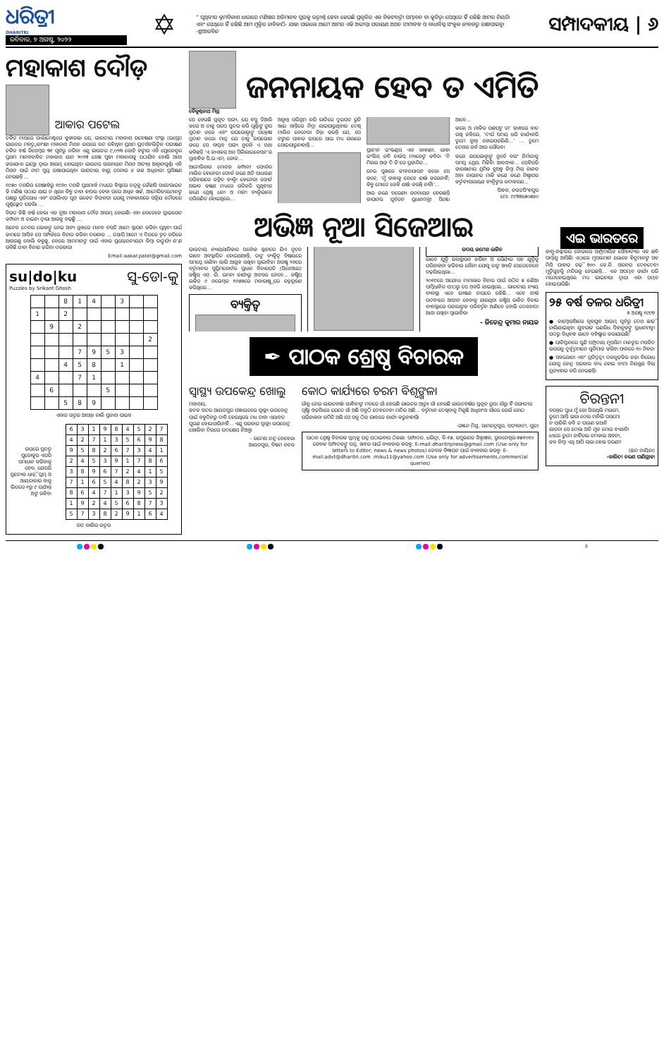ଧରିତ୍ରୀ
DHARITRI
ରବିବାର, ୭ ଅଗଷ୍ଟ, ୨୦୨୨
✡
“ ପୃଥିବୀର କ୍ରମବିକାଶ ଧାରାରେ ମଣିଷର ଅତିମାନବ ସ୍ତରକୁ ଉତ୍ତୀର୍ଣ୍ଣ ହେବା ହେଉଛି ପ୍ରକୃତିର ଏକ ନିକଟବର୍ତ୍ତୀ ସମ୍ଭାବନ ବା କୁତିତ୍ୱ। ସେଥିରେ ହିଁ ରହିଛି ଆମର ନିୟତି। ଏବଂ ସେଥିରେ ହିଁ ରହିଛି ଆମ ମୁକ୍ତିର ଚାବିକାଠି- ଯାହା ପାଇଲେ ଆମେ ଆମର ଏହି ଅଭୀପ୍ସା ପରାୟଣ ଅଥଚ ସୀମାବଦ୍ଧ ଓ ବାଧାବିଘ୍ନ ସଂକୁଳ ଜୀବନରୁ ରକ୍ଷାପାଇବୁ। -ଶ୍ରୀଅରବିନ୍ଦ
ସମ୍ପାଦକୀୟ | ୬
ମହାକାଶ ଦୌଡ଼
ଆକାର ପଟେଲ
ଚଳିତ ମାସରେ ପାର୍ଲାମେଣ୍ଟରେ କୁହାଗଲା ଯେ, ଭାରତୀୟ ମହାକାଶ ଗବେଷଣା ସଂସ୍ଥା (ଇସ୍ରୋ) ଭାରତର ମହତ୍ତ୍ୱାକାଂକ୍ଷୀ ମହାକାଶ ମିଶନ ଉପରେ ବନ୍ଦ ରହିଥିବା ପ୍ରଥମ ପ୍ରଦର୍ଶନଭିତ୍ତିକ ପରୀକ୍ଷଣ ଚଳିତ ବର୍ଷ ଡିସେମ୍ବର ୩୧ ପୂର୍ବରୁ କରିବ। ଏଣୁ ଭାରତର ୯,୦୨୩ କୋଟି ଟଙ୍କାର ଏହି ପ୍ରୋଜେକ୍ଟର ପ୍ରଥମ ମାନବବାହିତ ମହାକାଶ ଯାନ ୨୦୨୩ ଶେଷ ସୁଦ୍ଧା ମହାକାଶକୁ ପଠାଯିବ ବୋଲି ଆଶା କରାଯାଏ। ଇସ୍ରୋ ଦ୍ୱାରା ଆରମ୍ଭ ହୋଇଥିବା ଭାରତର ଗଗନୟାନ ମିଶନ ଅତ୍ୟନ୍ତ ଆହ୍ୱାନପୂର୍ଣ୍ଣ। ଏହି ମିଶନ ପାଇଁ ନାମ ସୁପ୍ତ ରଖାଯାଇଥିବା ଭାରତୀୟ ବାୟୁ ସେନାର ୪ ଜଣ ଅଧିକାରୀ ପ୍ରଶିକ୍ଷଣ ନେଉଛନ୍ତି ...
୧୯୫୦ ଦଶକିର ଶେଷାର୍ଦ୍ଧରୁ ୧୯୬୦ ଦଶକି ପ୍ରଥମାର୍ଦ୍ଧ ମଧ୍ୟରେ ବିଶ୍ୱରେ ଚନ୍ଦ୍ରକୁ କୌଣସି ସାଟେଲାଇଟ କି ମଣିଷ ପଠାଇ ଯାଇ ନ ଥିଲା। କିନ୍ତୁ ତାହା ହାସଲ ହେବା ପରେ ଅଧିକ ଖର୍ଚ୍ଚ, ଆମେରିକୀୟମାନଙ୍କ ପକ୍ଷରୁ ପ୍ରତିରୋଧ ଏବଂ ସୋଭିଏତ୍ ପୁନ୍ ରକେଟ ବିଫଳତା ଯୋଗୁ ମହାକାଶରେ ସକ୍ରିୟ ଦୌଡ଼ରେ ପୂର୍ଣ୍ଣଚ୍ଛେଦ ପଡ଼ିଲା ...
ବିଗତ କିଛି ବର୍ଷ ହେଲା ଏକ ନୂଆ ମହାକାଶ ଦୌଡ଼ ଆରମ୍ଭ ହୋଇଛି। ଏହା କେତେକେ ପ୍ରାଇଭେଟ କମ୍ପାନୀ ଓ ଚାଇନା ଦ୍ୱାରା ଆଗକୁ ବଢ଼ୁଛି ...
ଅନେକ ଦେଶର ଲୋକଙ୍କୁ ନେଇ ଅନ୍ୟ ଗ୍ରହରେ ମାନବ ବସତି ଆମେ ସ୍ଥାପନ କରିବା ପୃଥିବୀ ପାଇଁ କାମରେ ଆସିବ ସେ ସମ୍ପର୍କରେ ବିଚାର କରିବା ଦରକାର ... ତଥାପି ଆମେ ଏ ଦିଗରେ ଦ୍ରୁତ ଗତିରେ ଆଗଉଛୁ ବୋଲି କହୁଛୁ, ହେଲେ ଆମମାନଙ୍କ ପାଇଁ ଏହାର ପ୍ରୟୋଜନୀୟତା କିମ୍ବା ତାତ୍ପର୍ଯ୍ୟ କ’ଣ ରହିଛି ତାହା ବିଚାର କରିବା ଦରକାର।
Email:aakar.patel@gmail.com
su|do|ku
Puzzles by Srikant Ghosh
ସୁ-ଡୋ-କୁ
| | | 8 | 1 | 4 | | 3 | | |
| 1 | | 2 | | | | | | |
| | 9 | | 2 | | | | | |
| | | | | | | | | 2 |
| | | | 7 | 9 | 5 | 3 | | |
| | | 4 | 5 | 8 | | 1 | | |
| 4 | | | 7 | 1 | | | | |
| | 6 | | | | 5 | | | |
| | | 5 | 8 | 9 | | | | |
ଏହାର ଉତ୍ତର ଆସନ୍ତା କାଲି ପ୍ରକାଶ ପାଇବ
ଉପରେ ପ୍ରଦତ୍ତ ସୁଡୋକୁର ଏପରି ସମାଧାନ କରିବାକୁ ହେବ, ଯେପରି ପ୍ରତ୍ୟେକ ଧାଡ଼ି, ସ୍ତମ୍ଭ ଓ ଆୟତାକାର ବାକ୍ସ ଭିତରେ ୧ରୁ ୯ ପର୍ଯ୍ୟନ୍ତ ଅଙ୍କ ରହିବ।
| 6 | 3 | 1 | 9 | 8 | 4 | 5 | 2 | 7 |
| 4 | 2 | 7 | 1 | 3 | 5 | 6 | 9 | 8 |
| 9 | 5 | 8 | 2 | 6 | 7 | 3 | 4 | 1 |
| 2 | 4 | 5 | 3 | 9 | 1 | 7 | 8 | 6 |
| 3 | 8 | 9 | 6 | 7 | 2 | 4 | 1 | 5 |
| 7 | 1 | 6 | 5 | 4 | 8 | 2 | 3 | 9 |
| 8 | 6 | 4 | 7 | 1 | 3 | 9 | 5 | 2 |
| 1 | 9 | 2 | 4 | 5 | 6 | 8 | 7 | 3 |
| 5 | 7 | 3 | 8 | 2 | 9 | 1 | 6 | 4 |
ଗତ କାଲିର ଉତ୍ତର
ଜନନାୟକ ହେବ ତ ଏମିତି
ବୈକୁଣ୍ଠନାଥ ମିଶ୍ର
ସେ ହେଉଛି ପ୍ରକୃତ ସଭ୍ୟ, ଯେ ବସ୍ତୁ ତିଆରି କରେ ଓ ତାକୁ ସରସ ସୁନ୍ଦର କରି ପୂର୍ଣ୍ଣାଙ୍ଗ ରୂପ ପ୍ରଦାନ କରେ ଏବଂ ଉପଭୋକ୍ତାଙ୍କୁ ସନ୍ତୋଷ ପ୍ରଦାନ କରେ। ମାତ୍ର ଯେ ତାକୁ ଉପଭୋଗ କରେ ସେ ବାସ୍ତବ ସଭ୍ୟ ନୁହେଁ। ଏ କଥା କହିଛନ୍ତି ‘ଏ ଡାଏଲଗ୍ ଅନ୍ ସିଭିଲାଇଜେସନ’ର ପ୍ରାବନ୍ଧିକ ସି.ଇ.ଏମ୍. ଜୋଡ...
ଆମେରିକାର ମୋଟର କମ୍ପାନୀ ଫୋର୍ଡର ମାଲିକ ହେନେରୀ ଫୋର୍ଡ ଜଣେ ଅତି ସାଧାରଣ ପରିବାରରେ ଜନ୍ମିତ ବ୍ୟକ୍ତି। ହେନେରୀ ଫୋର୍ଡ ଅଭାବ କଷଣ ମଧ୍ୟରେ ଗତିକରି ପୃଥିବୀର ଜଣେ ଶ୍ରେଷ୍ଠ ଧନୀ ଓ ମାନୀ ବ୍ୟକ୍ତିଭାବେ ପରିଗଣିତ ହୋଇଥିଲେ...
ଅକ୍ଳାନ୍ତ ପରିଶ୍ରମ କରି ରାତିରେ ଦୁଇପଟ ରୁଟି ଖାଇ ଶାନ୍ତିରେ ନିଦ୍ରା ଯାଇପାରୁଥିବାର ଦେଖି ମାଲିକ ହେନେରୀ ଚିନ୍ତା କରନ୍ତି ଯେ, ସେ ଟଙ୍କାର ପାହାଡ଼ ଉପରେ ଥାଇ ମଧ୍ୟ ଭଲରେ ଶୋଇପାରୁନାହାନ୍ତି...
ପ୍ରାଚୀନ ଇଂଲଣ୍ଡର ଏକ କାହାଣୀ, ଯାହା ଇଂଲିଶ୍ କବି ଚାର୍ଲସ୍ ମ୍ୟାକେଙ୍କ କବିତା ‘ଦି ମିଲର ଅଫ୍ ଦି ଡି’ରେ ପ୍ରକାଶିତ...
ନେଇ ସୁଖରେ ଜୀବନଯାପନ କରେ। ସେ କହେ, ‘ମୁଁ କାହାକୁ କେବେ ଈର୍ଷା କରେନାହିଁ; କିନ୍ତୁ ମୋତେ କେହି ଈର୍ଷା କରନ୍ତି ନାହିଁ।’...
ଆଉ ଜଣେ ବରେଣ୍ୟ ଜନନାୟକ ହେଉଛନ୍ତି ଜାପାନର ପୂର୍ବତନ ପ୍ରଧାନମନ୍ତ୍ରୀ ସିଞ୍ଜୋ ଆବେ...
କଲେ ଓ ମାଳିର ପଛପଟୁ ତା’ କାନ୍ଧରେ ହାତ ରଖି କହିଲେ, ‘ଦୀର୍ଘ ସମୟ ଧରି କାର୍ଯ୍ୟକରି ତୁମେ କ୍ଳାନ୍ତ ହୋଇପଡ଼ିଲଣି...’ ... ତୁମେ ଦେଶର ଗର୍ବ ଆଉ ଗୌରବ।
ଜଣେ ଉପଭୋକ୍ତାଙ୍କୁ ନୁହେଁ ବରଂ ନିର୍ମାତାକୁ ସମସ୍ତ ଶ୍ରେୟ ମିଳିବା ଆବଶ୍ୟକ... ସେହିପରି କାରଖାନାର ଶ୍ରମିକ ହୁଅନ୍ତୁ କିମ୍ବା ମିଲ୍ ଚାଳକ ଅବା ଜାପାନର ମାଳି ଜଣେ ଜଣେ ନିଷ୍ଠାପର କର୍ତ୍ତବ୍ୟପରାୟଣ ବ୍ୟକ୍ତିଙ୍କର ଉଦାହରଣ...
ସିଦ୍ଧକ, ଜଗତସିଂହପୁର
ମୋ: ୯୯୩୭୪୫୦୫୪୦
ଅଭିଜ୍ଞ ନୂଆ ସିଜେଆଇ
ଭାରତୀୟ ନ୍ୟାୟପାଳିକାର ସର୍ବୋଚ୍ଚ ସ୍ଥାନରେ ଯିଏ ନୂତନ ଭାବେ ଅବସ୍ଥାପିତ ହୋଇଥାଆନ୍ତି, ତାଙ୍କ ବ୍ୟକ୍ତିତ୍ୱ ବିଷୟରେ ସମସ୍ତେ ଜାଣିବା ଲାଗି ଆଗ୍ରହ ରଖିବା ସ୍ୱାଭାବିକ। ଅଗଷ୍ଟ ୨୬ରେ ବର୍ତ୍ତମାନର ସୁପ୍ରିମକୋର୍ଟର ପ୍ରଧାନ ବିଚାରପତି (ସିଜେଆଇ) ଜଷ୍ଟିସ୍ ଏନ୍. ଭି. ରମନା କାର୍ଯ୍ୟରୁ ଅବସର ନେବେ... ଜଷ୍ଟିସ୍ ଲଳିତ ୯ ନଭେମ୍ବର ୧୯୫୭ରେ ମହାରାଷ୍ଟ୍ରରେ ଜନ୍ମଗ୍ରହଣ କରିଥିଲେ...
ବ୍ୟକ୍ତିତ୍ୱ
ଉଦୟ ଉମେଶ ଲଳିତ
ଭାବେ ଯୁକ୍ତି ଉପସ୍ଥାପନ କରିବା ଓ ଧୈର୍ଯ୍ୟର ସହ ଯୁକ୍ତିକୁ ପରିଚାଳନା କରିବାର ଶୈଳୀ ଯୋଗୁ ତାଙ୍କ ଖ୍ୟାତି ସେତେବେଳେ ବଢ଼ିଯାଇଥିଲା...
୨୦୧୯ରେ ଅଯୋଧ୍ୟା ମାମଲାର ବିଚାର ପାଇଁ ଗଠିତ ୫ ଜଣିଆ ସାମ୍ବିଧାନିକ ପୀଠରୁ ସେ ଓହରି ଯାଇଥିଲେ... ଭାରତୀୟ ନ୍ୟାୟ ବ୍ୟବସ୍ଥା ଏବେ ଭୀଷଣ ଚାପରେ ରହିଛି... ଏବେ ଶୀର୍ଷ ପଦବୀରେ ଆସୀନ ହେବାକୁ ଯାଉଥିବା ଜଷ୍ଟିସ୍ ଲଳିତ ବିଚାର ବ୍ୟବସ୍ଥାରେ ସକାରାତ୍ମକ ପରିବର୍ତ୍ତନ ଆଣିବେ ବୋଲି ଦେଶବାସୀ ଆଶା ରଖିବା ସ୍ୱାଭାବିକ।
- ଜିତେନ୍ଦ୍ର କୁମାର ନାୟକ
✒ ପାଠକ ଶ୍ରେଷ୍ଠ ବିଚାରକ
ସ୍ୱାସ୍ଥ୍ୟ ଉପକେନ୍ଦ୍ର ଖୋଲୁ
ମହାଶୟ,
କଟକ ସଦର ଆୟତପୁର ପଞ୍ଚାୟତରେ ସ୍ୱାସ୍ଥ୍ୟ ଉପକେନ୍ଦ୍ର ପାଇଁ ବହୁଦିନରୁ ଦାବି ହେଉଥିଲେ ମଧ୍ୟ ତାହା ଏଯାବତ ପୂରଣ ହୋଇପାରିନାହିଁ... ଏଣୁ ସରକାର ସ୍ୱାସ୍ଥ୍ୟ ଉପକେନ୍ଦ୍ର ଖୋଲିବା ଦିଗରେ ପଦକ୍ଷେପ ନିଅନ୍ତୁ।
- ରମେଶ ଚନ୍ଦ୍ର ବେହେରା
ଆୟତପୁର, ବିଷମ କଟକ
କୋଠ କାର୍ଯ୍ୟରେ ଚରମ ବିଶୃଙ୍ଖଳା
ଗାଁକୁ ନେଇ ଭାରତବର୍ଷ। ଗାନ୍ଧିଜୀଙ୍କ ମତରେ ଗାଁ ହେଉଛି ଭାରତର ଆତ୍ମା। ଗାଁ ହେଉଛି ଭାରତବର୍ଷର ପ୍ରକୃତ ରୂପ। ଗାଁରୁ ହିଁ ସଭ୍ୟତାର ସୃଷ୍ଟି। ଓଡ଼ିଶାରେ ଯେତେ ଗାଁ ଅଛି ସବୁଠି ଦେବଦେବୀ ମନ୍ଦିର ଅଛି... ବର୍ତ୍ତମାନ ଦେଖିବାକୁ ମିଳୁଛି ଅଧିକାଂଶ ଗାଁରେ ଯେଉଁ କୋଠ ପରିଚାଳନା କମିଟି ଅଛି ସେ ସବୁ ଠିକ୍ ଭାବରେ କାର୍ଯ୍ୟ କରୁନାହାନ୍ତି।
-ରଞ୍ଜନ ମିଶ୍ର, ରାମଚନ୍ଦ୍ରପୁର, ସତ୍ୟବାଦୀ, ପୁରୀ
ପାଠକ ଶ୍ରେଷ୍ଠ ବିଚାରକ ସ୍ତମ୍ଭକୁ ପତ୍ର ପଠାଇବାର ଠିକଣା: ସମ୍ପାଦକ, ଧରିତ୍ରୀ, ବି-୧୫, ରସୁଲଗଡ ଶିଳ୍ପାଞ୍ଚଳ, ଭୁବନେଶ୍ୱର-୭୫୧୦୧୦ କେବଳ ସମ୍ପାଦକଙ୍କୁ ପତ୍ର, ଖବର ପାଇଁ ବ୍ୟବହାର କରନ୍ତୁ: E-mail:dharitripress@gmail.com (Use only for letters to Editor, news & news photos) କେବଳ ବିଜ୍ଞାପନ ପାଇଁ ବ୍ୟବହାର କରନ୍ତୁ: E-mail:advt@dharitri.com :miku11@yahoo.com (Use only for advertisements,commercial queries)
ଏଇ ଭାରତରେ
ଜାମ୍ମୁ-କଶ୍ମୀରର ଡୋଡ଼ାରେ ସାମ୍ପ୍ରଦାୟିକ ସୌହାର୍ଦ୍ଦ୍ୟର ଏକ ଛବି ସାମ୍ନାକୁ ଆସିଛି। ଏଠାରେ ମୁସଲମାନ ଲୋକେ ହିନ୍ଦୁମାନଙ୍କ ସହ ମିଶି ପାହାଡ଼ ଚଢ଼ି ୭୦୦ କେ.ଜି. ଓଜନର ଦେବଦେବୀ ମୂର୍ତ୍ତିଗୁଡ଼ିକୁ ମନ୍ଦିରକୁ ନେଇଛନ୍ତି... ଏକ ଅସମ୍ଭବ କାର୍ଯ୍ୟ ପରି ମନେହୋଇଥିଲେ ମଧ୍ୟ ଭାଇଚାରା ଦ୍ୱାରା ଏହା ସମ୍ଭବ ହୋଇପାରିଛି।
୨୫ ବର୍ଷ ତଳର ଧରିତ୍ରୀ
୭ ଅଗଷ୍ଟ ୧୯୯୭
● କାମ୍ବୋଡ଼ିଆରେ ଗୃହଯୁଦ୍ଧ ଆରମ୍ଭ ପୂର୍ବରୁ ଦେଶ ଛାଡ଼ି ଚାଲିଯାଇଥିବା ଯୁବରାଜ ରଣରିଧ ସିହାନୁକଙ୍କୁ ପ୍ରଧାନମନ୍ତ୍ରୀ ପଦରୁ ବିଧିବଦ୍ଧ ଭାବେ ବହିଷ୍କାର କରାଯାଇଛି।
● ପାକିସ୍ତାନରେ ପୁଣି ସମ୍ପ୍ରଦାୟ ମୁସଲିମ ମାନଙ୍କର ମସଜିଦ ଉପରକୁ ଦୁର୍ବୃତ୍ତମାନେ ଗୁଳିମାଡ଼ କରିବା ଫଳରେ ୧୦ ନିହତ।
● ସହଯୋଗୀ ଏବଂ ପ୍ରତିଦ୍ୱନ୍ଦ୍ୱୀ ଦଳଗୁଡ଼ିକର କଡ଼ା ବିରୋଧ ଯୋଗୁ କେନ୍ଦ୍ର ସରକାର ବାଧ୍ୟ ହୋଇ ବୀମା ନିୟନ୍ତ୍ରଣ ବିଲ୍ ପ୍ରତ୍ୟାହାର କରି ନେଇଛନ୍ତି।
ଚିରନ୍ତନୀ
ବସନ୍ତର ସୁଧା ମୁଁ ଗୋ ପିଉଥିଲି ମରମେ,
ତୁମେ ଆସି ଭରା ଦେଲ ମଳିଲି ସରମେ।
ନ ପାରିଲି କହି ତ ପରାଣ କଥାଟି
ଯାତନା ସେ ଦେଲା ଅତି ମୁକ ମୋର ବ୍ୟଥାଟି।
ଧୀରେ ତୁମେ ଚାହିଁଗଲ ଚମକାଇ ଅବନୀ,
କହ କିମ୍ବା ଏଥି ଆସି ଭରା ହେଲ ସରଣୀ!
(ଛନ୍ଦ ନାୟିକା)
-କାଳିନ୍ଦୀ ଚରଣ ପାଣିଗ୍ରାହୀ
୬